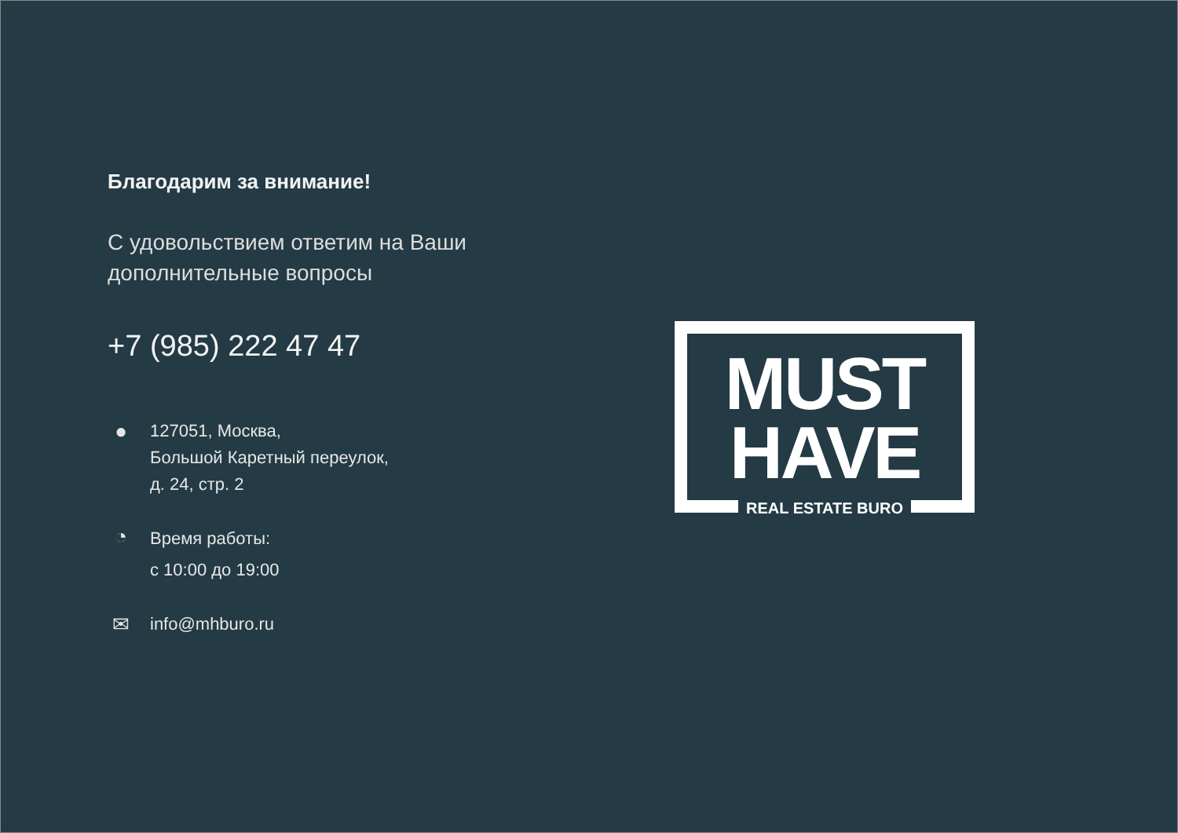Благодарим за внимание!
С удовольствием ответим на Ваши дополнительные вопросы
+7 (985) 222 47 47
●
127051, Москва,
Большой Каретный переулок,
д. 24, стр. 2
◔
Время работы:
с 10:00 до 19:00
✉
info@mhburo.ru
MUST
HAVE
REAL ESTATE BURO